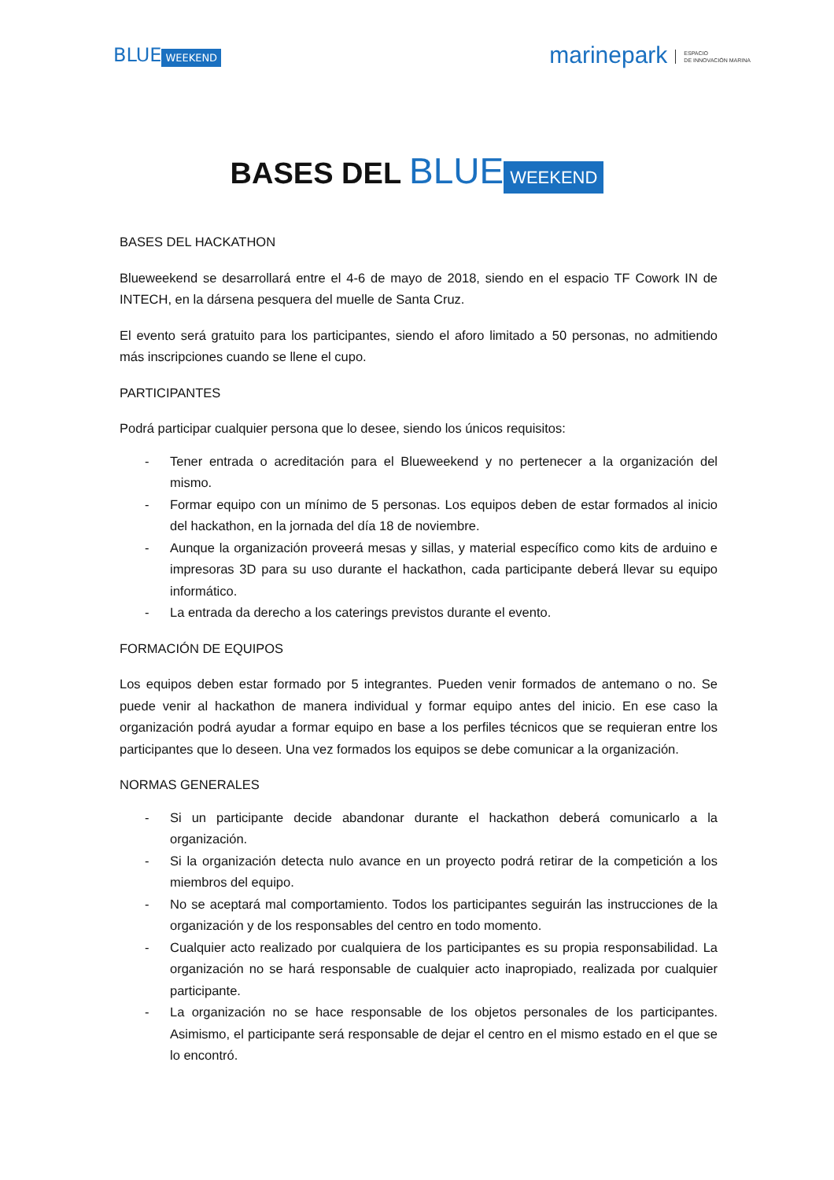BLUE WEEKEND
marinepark ESPACIO
DE INNOVACIÓN MARINA
BASES DEL BLUE WEEKEND
BASES DEL HACKATHON
Blueweekend se desarrollará entre el 4-6 de mayo de 2018, siendo en el espacio TF Cowork IN de INTECH, en la dársena pesquera del muelle de Santa Cruz.
El evento será gratuito para los participantes, siendo el aforo limitado a 50 personas, no admitiendo más inscripciones cuando se llene el cupo.
PARTICIPANTES
Podrá participar cualquier persona que lo desee, siendo los únicos requisitos:
- Tener entrada o acreditación para el Blueweekend y no pertenecer a la organización del mismo.
- Formar equipo con un mínimo de 5 personas. Los equipos deben de estar formados al inicio del hackathon, en la jornada del día 18 de noviembre.
- Aunque la organización proveerá mesas y sillas, y material específico como kits de arduino e impresoras 3D para su uso durante el hackathon, cada participante deberá llevar su equipo informático.
- La entrada da derecho a los caterings previstos durante el evento.
FORMACIÓN DE EQUIPOS
Los equipos deben estar formado por 5 integrantes. Pueden venir formados de antemano o no. Se puede venir al hackathon de manera individual y formar equipo antes del inicio. En ese caso la organización podrá ayudar a formar equipo en base a los perfiles técnicos que se requieran entre los participantes que lo deseen. Una vez formados los equipos se debe comunicar a la organización.
NORMAS GENERALES
- Si un participante decide abandonar durante el hackathon deberá comunicarlo a la organización.
- Si la organización detecta nulo avance en un proyecto podrá retirar de la competición a los miembros del equipo.
- No se aceptará mal comportamiento. Todos los participantes seguirán las instrucciones de la organización y de los responsables del centro en todo momento.
- Cualquier acto realizado por cualquiera de los participantes es su propia responsabilidad. La organización no se hará responsable de cualquier acto inapropiado, realizada por cualquier participante.
- La organización no se hace responsable de los objetos personales de los participantes. Asimismo, el participante será responsable de dejar el centro en el mismo estado en el que se lo encontró.